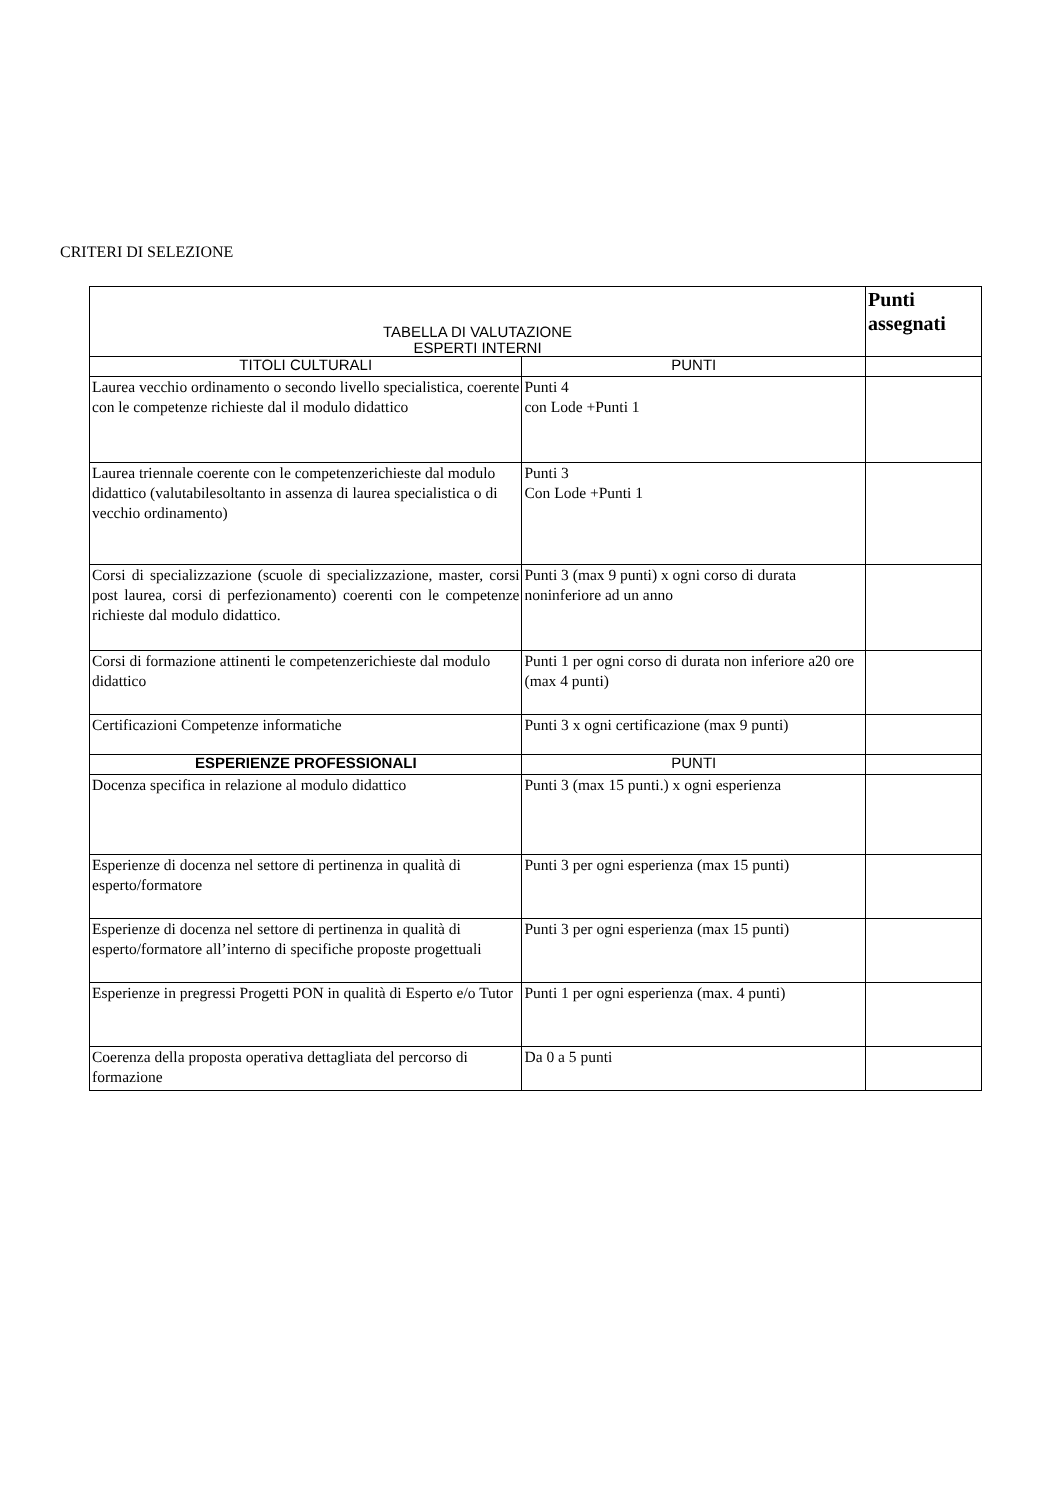CRITERI DI SELEZIONE
| TABELLA DI VALUTAZIONE ESPERTI INTERNI | | Punti assegnati |
| --- | --- | --- |
| TITOLI CULTURALI | PUNTI | |
| Laurea vecchio ordinamento o secondo livello specialistica, coerente con le competenze richieste dal il modulo didattico | Punti 4 con Lode +Punti 1 | |
| Laurea triennale coerente con le competenzerichieste dal modulo didattico (valutabilesoltanto in assenza di laurea specialistica o di vecchio ordinamento) | Punti 3 Con Lode +Punti 1 | |
| Corsi di specializzazione (scuole di specializzazione, master, corsi post laurea, corsi di perfezionamento) coerenti con le competenze richieste dal modulo didattico. | Punti 3 (max 9 punti) x ogni corso di durata noninferiore ad un anno | |
| Corsi di formazione attinenti le competenzerichieste dal modulo didattico | Punti 1 per ogni corso di durata non inferiore a20 ore (max 4 punti) | |
| Certificazioni Competenze informatiche | Punti 3 x ogni certificazione (max 9 punti) | |
| ESPERIENZE PROFESSIONALI | PUNTI | |
| Docenza specifica in relazione al modulo didattico | Punti 3 (max 15 punti.) x ogni esperienza | |
| Esperienze di docenza nel settore di pertinenza in qualità di esperto/formatore | Punti 3 per ogni esperienza (max 15 punti) | |
| Esperienze di docenza nel settore di pertinenza in qualità di esperto/formatore all’interno di specifiche proposte progettuali | Punti 3 per ogni esperienza (max 15 punti) | |
| Esperienze in pregressi Progetti PON in qualità di Esperto e/o Tutor | Punti 1 per ogni esperienza (max. 4 punti) | |
| Coerenza della proposta operativa dettagliata del percorso di formazione | Da 0 a 5 punti | |